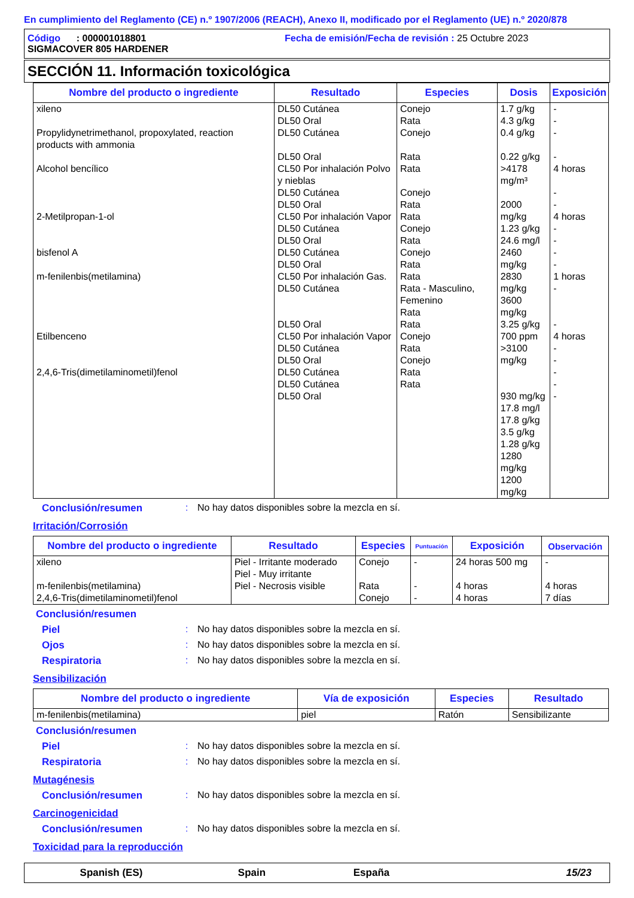En cumplimiento del Reglamento (CE) n.º 1907/2006 (REACH), Anexo II, modificado por el Reglamento (UE) n.º 2020/878
Código : 000001018801 Fecha de emisión/Fecha de revisión : 25 Octubre 2023
SIGMACOVER 805 HARDENER
SECCIÓN 11. Información toxicológica
| Nombre del producto o ingrediente | Resultado | Especies | Dosis | Exposición |
| --- | --- | --- | --- | --- |
| xileno Propylidynetrimethanol, propoxylated, reaction products with ammonia Alcohol bencílico 2-Metilpropan-1-ol bisfenol A m-fenilenbis(metilamina) Etilbenceno 2,4,6-Tris(dimetilaminometil)fenol | DL50 Cutánea DL50 Oral DL50 Cutánea DL50 Oral CL50 Por inhalación Polvo y nieblas DL50 Cutánea DL50 Oral CL50 Por inhalación Vapor DL50 Cutánea DL50 Oral DL50 Cutánea DL50 Oral CL50 Por inhalación Gas. DL50 Cutánea DL50 Oral CL50 Por inhalación Vapor DL50 Cutánea DL50 Oral DL50 Cutánea DL50 Cutánea DL50 Oral | Conejo Rata Conejo Rata Rata Conejo Rata Rata Conejo Rata Conejo Rata Rata Rata - Masculino, Femenino Rata Rata Conejo Rata Conejo Rata Rata | 1.7 g/kg 4.3 g/kg 0.4 g/kg 0.22 g/kg >4178 mg/m³ 2000 mg/kg 1.23 g/kg 24.6 mg/l 2460 mg/kg 2830 mg/kg 3600 mg/kg 3.25 g/kg 700 ppm >3100 mg/kg 930 mg/kg 17.8 mg/l 17.8 g/kg 3.5 g/kg 1.28 g/kg 1280 mg/kg 1200 mg/kg | - - - - 4 horas - - 4 horas - - - - 1 horas - - 4 horas - - - - - |
Conclusión/resumen : No hay datos disponibles sobre la mezcla en sí.
Irritación/Corrosión
| Nombre del producto o ingrediente | Resultado | Especies | Puntuación | Exposición | Observación |
| --- | --- | --- | --- | --- | --- |
| xileno m-fenilenbis(metilamina) 2,4,6-Tris(dimetilaminometil)fenol | Piel - Irritante moderado Piel - Muy irritante Piel - Necrosis visible | Conejo Rata Conejo | - - - | 24 horas 500 mg 4 horas 4 horas | - 4 horas 7 días |
Conclusión/resumen
Piel : No hay datos disponibles sobre la mezcla en sí.
Ojos : No hay datos disponibles sobre la mezcla en sí.
Respiratoria : No hay datos disponibles sobre la mezcla en sí.
Sensibilización
| Nombre del producto o ingrediente | Vía de exposición | Especies | Resultado |
| --- | --- | --- | --- |
| m-fenilenbis(metilamina) | piel | Ratón | Sensibilizante |
Conclusión/resumen
Piel : No hay datos disponibles sobre la mezcla en sí.
Respiratoria : No hay datos disponibles sobre la mezcla en sí.
Mutagénesis
Conclusión/resumen : No hay datos disponibles sobre la mezcla en sí.
Carcinogenicidad
Conclusión/resumen : No hay datos disponibles sobre la mezcla en sí.
Toxicidad para la reproducción
Spanish (ES) Spain España 15/23